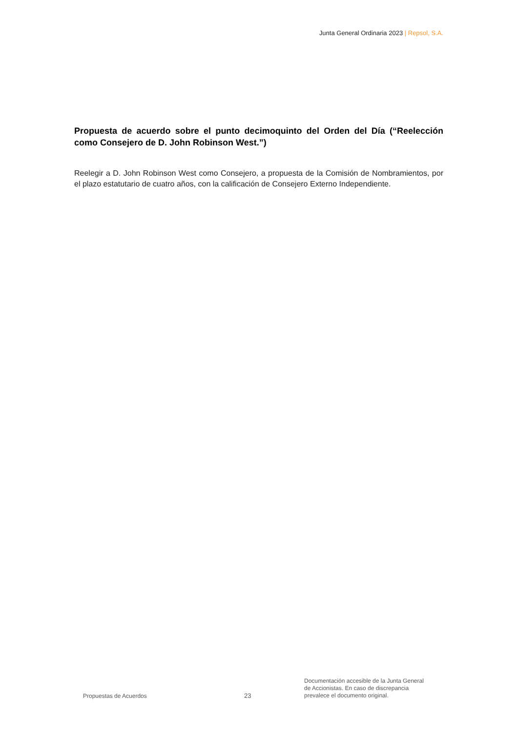Junta General Ordinaria 2023 | Repsol, S.A.
Propuesta de acuerdo sobre el punto decimoquinto del Orden del Día (“Reelección como Consejero de D. John Robinson West.”)
Reelegir a D. John Robinson West como Consejero, a propuesta de la Comisión de Nombramientos, por el plazo estatutario de cuatro años, con la calificación de Consejero Externo Independiente.
Propuestas de Acuerdos
23
Documentación accesible de la Junta General de Accionistas. En caso de discrepancia prevalece el documento original.